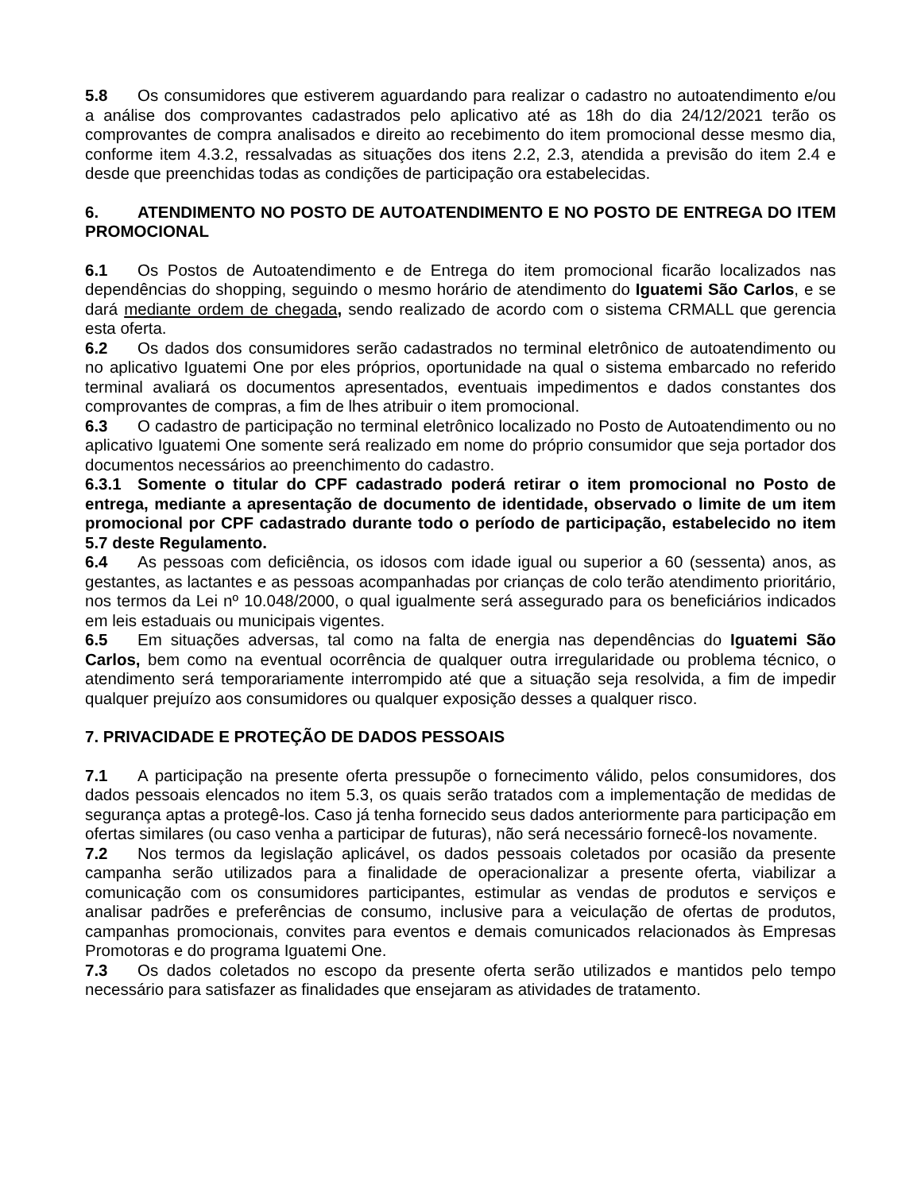5.8 Os consumidores que estiverem aguardando para realizar o cadastro no autoatendimento e/ou a análise dos comprovantes cadastrados pelo aplicativo até as 18h do dia 24/12/2021 terão os comprovantes de compra analisados e direito ao recebimento do item promocional desse mesmo dia, conforme item 4.3.2, ressalvadas as situações dos itens 2.2, 2.3, atendida a previsão do item 2.4 e desde que preenchidas todas as condições de participação ora estabelecidas.
6. ATENDIMENTO NO POSTO DE AUTOATENDIMENTO E NO POSTO DE ENTREGA DO ITEM PROMOCIONAL
6.1 Os Postos de Autoatendimento e de Entrega do item promocional ficarão localizados nas dependências do shopping, seguindo o mesmo horário de atendimento do Iguatemi São Carlos, e se dará mediante ordem de chegada, sendo realizado de acordo com o sistema CRMALL que gerencia esta oferta.
6.2 Os dados dos consumidores serão cadastrados no terminal eletrônico de autoatendimento ou no aplicativo Iguatemi One por eles próprios, oportunidade na qual o sistema embarcado no referido terminal avaliará os documentos apresentados, eventuais impedimentos e dados constantes dos comprovantes de compras, a fim de lhes atribuir o item promocional.
6.3 O cadastro de participação no terminal eletrônico localizado no Posto de Autoatendimento ou no aplicativo Iguatemi One somente será realizado em nome do próprio consumidor que seja portador dos documentos necessários ao preenchimento do cadastro.
6.3.1 Somente o titular do CPF cadastrado poderá retirar o item promocional no Posto de entrega, mediante a apresentação de documento de identidade, observado o limite de um item promocional por CPF cadastrado durante todo o período de participação, estabelecido no item 5.7 deste Regulamento.
6.4 As pessoas com deficiência, os idosos com idade igual ou superior a 60 (sessenta) anos, as gestantes, as lactantes e as pessoas acompanhadas por crianças de colo terão atendimento prioritário, nos termos da Lei nº 10.048/2000, o qual igualmente será assegurado para os beneficiários indicados em leis estaduais ou municipais vigentes.
6.5 Em situações adversas, tal como na falta de energia nas dependências do Iguatemi São Carlos, bem como na eventual ocorrência de qualquer outra irregularidade ou problema técnico, o atendimento será temporariamente interrompido até que a situação seja resolvida, a fim de impedir qualquer prejuízo aos consumidores ou qualquer exposição desses a qualquer risco.
7. PRIVACIDADE E PROTEÇÃO DE DADOS PESSOAIS
7.1 A participação na presente oferta pressupõe o fornecimento válido, pelos consumidores, dos dados pessoais elencados no item 5.3, os quais serão tratados com a implementação de medidas de segurança aptas a protegê-los. Caso já tenha fornecido seus dados anteriormente para participação em ofertas similares (ou caso venha a participar de futuras), não será necessário fornecê-los novamente.
7.2 Nos termos da legislação aplicável, os dados pessoais coletados por ocasião da presente campanha serão utilizados para a finalidade de operacionalizar a presente oferta, viabilizar a comunicação com os consumidores participantes, estimular as vendas de produtos e serviços e analisar padrões e preferências de consumo, inclusive para a veiculação de ofertas de produtos, campanhas promocionais, convites para eventos e demais comunicados relacionados às Empresas Promotoras e do programa Iguatemi One.
7.3 Os dados coletados no escopo da presente oferta serão utilizados e mantidos pelo tempo necessário para satisfazer as finalidades que ensejaram as atividades de tratamento.